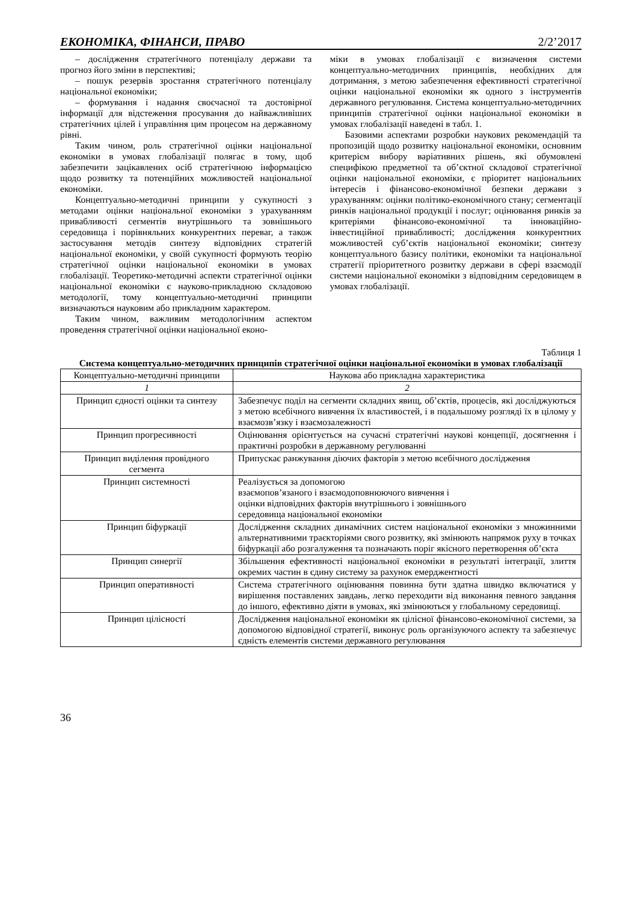ЕКОНОМІКА, ФІНАНСИ, ПРАВО 2/2’2017
– дослідження стратегічного потенціалу держави та прогноз його зміни в перспективі;
– пошук резервів зростання стратегічного потенціалу національної економіки;
– формування і надання своєчасної та достовірної інформації для відстеження просування до найважливіших стратегічних цілей і управління цим процесом на державному рівні.
Таким чином, роль стратегічної оцінки національної економіки в умовах глобалізації полягає в тому, щоб забезпечити зацікавлених осіб стратегічною інформацією щодо розвитку та потенційних можливостей національної економіки.
Концептуально-методичні принципи у сукупності з методами оцінки національної економіки з урахуванням привабливості сегментів внутрішнього та зовнішнього середовища і порівняльних конкурентних переваг, а також застосування методів синтезу відповідних стратегій національної економіки, у своїй сукупності формують теорію стратегічної оцінки національної економіки в умовах глобалізації. Теоретико-методичні аспекти стратегічної оцінки національної економіки є науково-прикладною складовою методології, тому концептуально-методичні принципи визначаються науковим або прикладним характером.
Таким чином, важливим методологічним аспектом проведення стратегічної оцінки національної еконо-
міки в умовах глобалізації є визначення системи концептуально-методичних принципів, необхідних для дотримання, з метою забезпечення ефективності стратегічної оцінки національної економіки як одного з інструментів державного регулювання. Система концептуально-методичних принципів стратегічної оцінки національної економіки в умовах глобалізації наведені в табл. 1.
Базовими аспектами розробки наукових рекомендацій та пропозицій щодо розвитку національної економіки, основним критерієм вибору варіативних рішень, які обумовлені специфікою предметної та об’єктної складової стратегічної оцінки національної економіки, є пріоритет національних інтересів і фінансово-економічної безпеки держави з урахуванням: оцінки політико-економічного стану; сегментації ринків національної продукції і послуг; оцінювання ринків за критеріями фінансово-економічної та інноваційно-інвестиційної привабливості; дослідження конкурентних можливостей суб’єктів національної економіки; синтезу концептуального базису політики, економіки та національної стратегії пріоритетного розвитку держави в сфері взаємодії системи національної економіки з відповідним середовищем в умовах глобалізації.
Таблиця 1
Система концептуально-методичних принципів стратегічної оцінки національної економіки в умовах глобалізації
| Концептуально-методичні принципи | Наукова або прикладна характеристика |
| --- | --- |
| 1 | 2 |
| Принцип єдності оцінки та синтезу | Забезпечує поділ на сегменти складних явищ, об’єктів, процесів, які досліджуються з метою всебічного вивчення їх властивостей, і в подальшому розгляді їх в цілому у взаємозв’язку і взаємозалежності |
| Принцип прогресивності | Оцінювання орієнтується на сучасні стратегічні наукові концепції, досягнення і практичні розробки в державному регулюванні |
| Принцип виділення провідного сегмента | Припускає ранжування діючих факторів з метою всебічного дослідження |
| Принцип системності | Реалізується за допомогою взаємопов’язаного і взаємодоповнюючого вивчення і оцінки відповідних факторів внутрішнього і зовнішнього середовища національної економіки |
| Принцип біфуркації | Дослідження складних динамічних систем національної економіки з множинними альтернативними траєкторіями свого розвитку, які змінюють напрямок руху в точках біфуркації або розгалуження та позначають поріг якісного перетворення об’єкта |
| Принцип синергії | Збільшення ефективності національної економіки в результаті інтеграції, злиття окремих частин в єдину систему за рахунок емерджентності |
| Принцип оперативності | Система стратегічного оцінювання повинна бути здатна швидко включатися у вирішення поставлених завдань, легко переходити від виконання певного завдання до іншого, ефективно діяти в умовах, які змінюються у глобальному середовищі. |
| Принцип цілісності | Дослідження національної економіки як цілісної фінансово-економічної системи, за допомогою відповідної стратегії, виконує роль організуючого аспекту та забезпечує єдність елементів системи державного регулювання |
36